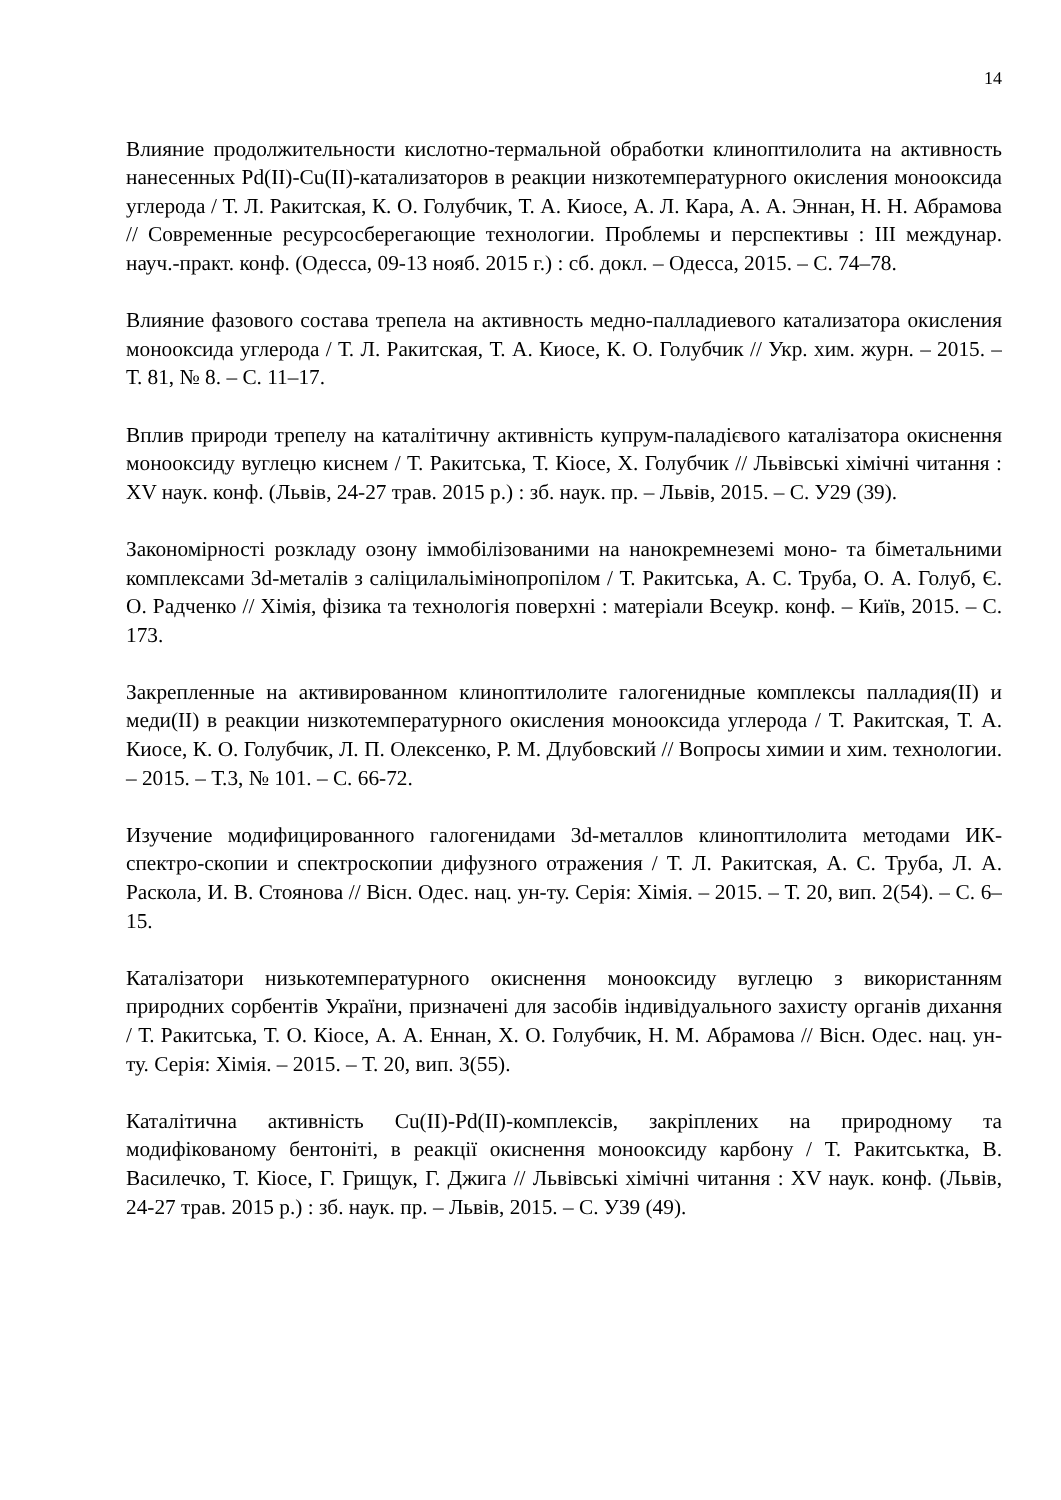14
Влияние продолжительности кислотно-термальной обработки клиноптилолита на активность нанесенных Pd(II)-Cu(II)-катализаторов в реакции низкотемпературного окисления монооксида углерода / Т. Л. Ракитская, К. О. Голубчик, Т. А. Киосе, А. Л. Кара, А. А. Эннан, Н. Н. Абрамова // Современные ресурсосберегающие технологии. Проблемы и перспективы : III междунар. науч.-практ. конф. (Одесса, 09-13 нояб. 2015 г.) : сб. докл. – Одесса, 2015. – С. 74–78.
Влияние фазового состава трепела на активность медно-палладиевого катализатора окисления монооксида углерода / Т. Л. Ракитская, Т. А. Киосе, К. О. Голубчик // Укр. хим. журн. – 2015. – Т. 81, № 8. – С. 11–17.
Вплив природи трепелу на каталітичну активність купрум-паладієвого каталізатора окиснення монооксиду вуглецю киснем / Т. Ракитська, Т. Кіосе, Х. Голубчик // Львівські хімічні читання : XV наук. конф. (Львів, 24-27 трав. 2015 р.) : зб. наук. пр. – Львів, 2015. – С. У29 (39).
Закономірності розкладу озону іммобілізованими на нанокремнеземі моно- та біметальними комплексами 3d-металів з саліцилальімінопропілом / Т. Ракитська, А. С. Труба, О. А. Голуб, Є. О. Радченко // Хімія, фізика та технологія поверхні : матеріали Всеукр. конф. – Київ, 2015. – С. 173.
Закрепленные на активированном клиноптилолите галогенидные комплексы палладия(II) и меди(II) в реакции низкотемпературного окисления монооксида углерода / Т. Ракитская, Т. А. Киосе, К. О. Голубчик, Л. П. Олексенко, Р. М. Длубовский // Вопросы химии и хим. технологии. – 2015. – Т.3, № 101. – С. 66-72.
Изучение модифицированного галогенидами 3d-металлов клиноптилолита методами ИК-спектро-скопии и спектроскопии дифузного отражения / Т. Л. Ракитская, А. С. Труба, Л. А. Раскола, И. В. Стоянова // Вісн. Одес. нац. ун-ту. Серія: Хімія. – 2015. – Т. 20, вип. 2(54). – С. 6–15.
Каталізатори низькотемпературного окиснення монооксиду вуглецю з використанням природних сорбентів України, призначені для засобів індивідуального захисту органів дихання / Т. Ракитська, Т. О. Кіосе, А. А. Еннан, Х. О. Голубчик, Н. М. Абрамова // Вісн. Одес. нац. ун-ту. Серія: Хімія. – 2015. – Т. 20, вип. 3(55).
Каталітична активність Cu(II)-Pd(II)-комплексів, закріплених на природному та модифікованому бентоніті, в реакції окиснення монооксиду карбону / Т. Ракитськтка, В. Василечко, Т. Кіосе, Г. Грищук, Г. Джига // Львівські хімічні читання : XV наук. конф. (Львів, 24-27 трав. 2015 р.) : зб. наук. пр. – Львів, 2015. – С. У39 (49).